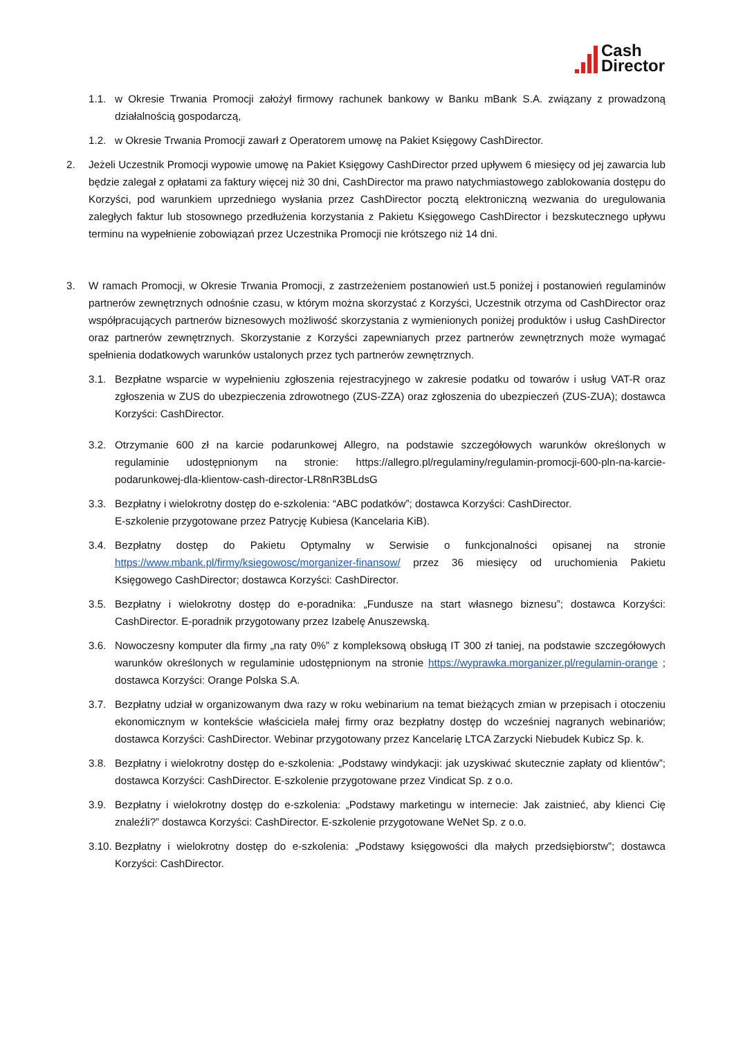Cash
Director
1.1. w Okresie Trwania Promocji założył firmowy rachunek bankowy w Banku mBank S.A. związany z prowadzoną działalnością gospodarczą,
1.2. w Okresie Trwania Promocji zawarł z Operatorem umowę na Pakiet Księgowy CashDirector.
2. Jeżeli Uczestnik Promocji wypowie umowę na Pakiet Księgowy CashDirector przed upływem 6 miesięcy od jej zawarcia lub będzie zalegał z opłatami za faktury więcej niż 30 dni, CashDirector ma prawo natychmiastowego zablokowania dostępu do Korzyści, pod warunkiem uprzedniego wysłania przez CashDirector pocztą elektroniczną wezwania do uregulowania zaległych faktur lub stosownego przedłużenia korzystania z Pakietu Księgowego CashDirector i bezskutecznego upływu terminu na wypełnienie zobowiązań przez Uczestnika Promocji nie krótszego niż 14 dni.
3. W ramach Promocji, w Okresie Trwania Promocji, z zastrzeżeniem postanowień ust.5 poniżej i postanowień regulaminów partnerów zewnętrznych odnośnie czasu, w którym można skorzystać z Korzyści, Uczestnik otrzyma od CashDirector oraz współpracujących partnerów biznesowych możliwość skorzystania z wymienionych poniżej produktów i usług CashDirector oraz partnerów zewnętrznych. Skorzystanie z Korzyści zapewnianych przez partnerów zewnętrznych może wymagać spełnienia dodatkowych warunków ustalonych przez tych partnerów zewnętrznych.
3.1. Bezpłatne wsparcie w wypełnieniu zgłoszenia rejestracyjnego w zakresie podatku od towarów i usług VAT-R oraz zgłoszenia w ZUS do ubezpieczenia zdrowotnego (ZUS-ZZA) oraz zgłoszenia do ubezpieczeń (ZUS-ZUA); dostawca Korzyści: CashDirector.
3.2. Otrzymanie 600 zł na karcie podarunkowej Allegro, na podstawie szczegółowych warunków określonych w regulaminie udostępnionym na stronie: https://allegro.pl/regulaminy/regulamin-promocji-600-pln-na-karcie-podarunkowej-dla-klientow-cash-director-LR8nR3BLdsG
3.3. Bezpłatny i wielokrotny dostęp do e-szkolenia: “ABC podatków”; dostawca Korzyści: CashDirector.
E-szkolenie przygotowane przez Patrycję Kubiesa (Kancelaria KiB).
3.4. Bezpłatny dostęp do Pakietu Optymalny w Serwisie o funkcjonalności opisanej na stronie https://www.mbank.pl/firmy/ksiegowosc/morganizer-finansow/ przez 36 miesięcy od uruchomienia Pakietu Księgowego CashDirector; dostawca Korzyści: CashDirector.
3.5. Bezpłatny i wielokrotny dostęp do e-poradnika: „Fundusze na start własnego biznesu”; dostawca Korzyści: CashDirector. E-poradnik przygotowany przez Izabelę Anuszewską.
3.6. Nowoczesny komputer dla firmy „na raty 0%” z kompleksową obsługą IT 300 zł taniej, na podstawie szczegółowych warunków określonych w regulaminie udostępnionym na stronie https://wyprawka.morganizer.pl/regulamin-orange ; dostawca Korzyści: Orange Polska S.A.
3.7. Bezpłatny udział w organizowanym dwa razy w roku webinarium na temat bieżących zmian w przepisach i otoczeniu ekonomicznym w kontekście właściciela małej firmy oraz bezpłatny dostęp do wcześniej nagranych webinariów; dostawca Korzyści: CashDirector. Webinar przygotowany przez Kancelarię LTCA Zarzycki Niebudek Kubicz Sp. k.
3.8. Bezpłatny i wielokrotny dostęp do e-szkolenia: „Podstawy windykacji: jak uzyskiwać skutecznie zapłaty od klientów”; dostawca Korzyści: CashDirector. E-szkolenie przygotowane przez Vindicat Sp. z o.o.
3.9. Bezpłatny i wielokrotny dostęp do e-szkolenia: „Podstawy marketingu w internecie: Jak zaistnieć, aby klienci Cię znaleźli?” dostawca Korzyści: CashDirector. E-szkolenie przygotowane WeNet Sp. z o.o.
3.10.
Bezpłatny i wielokrotny dostęp do e-szkolenia: „Podstawy księgowości dla małych przedsiębiorstw”; dostawca Korzyści: CashDirector.